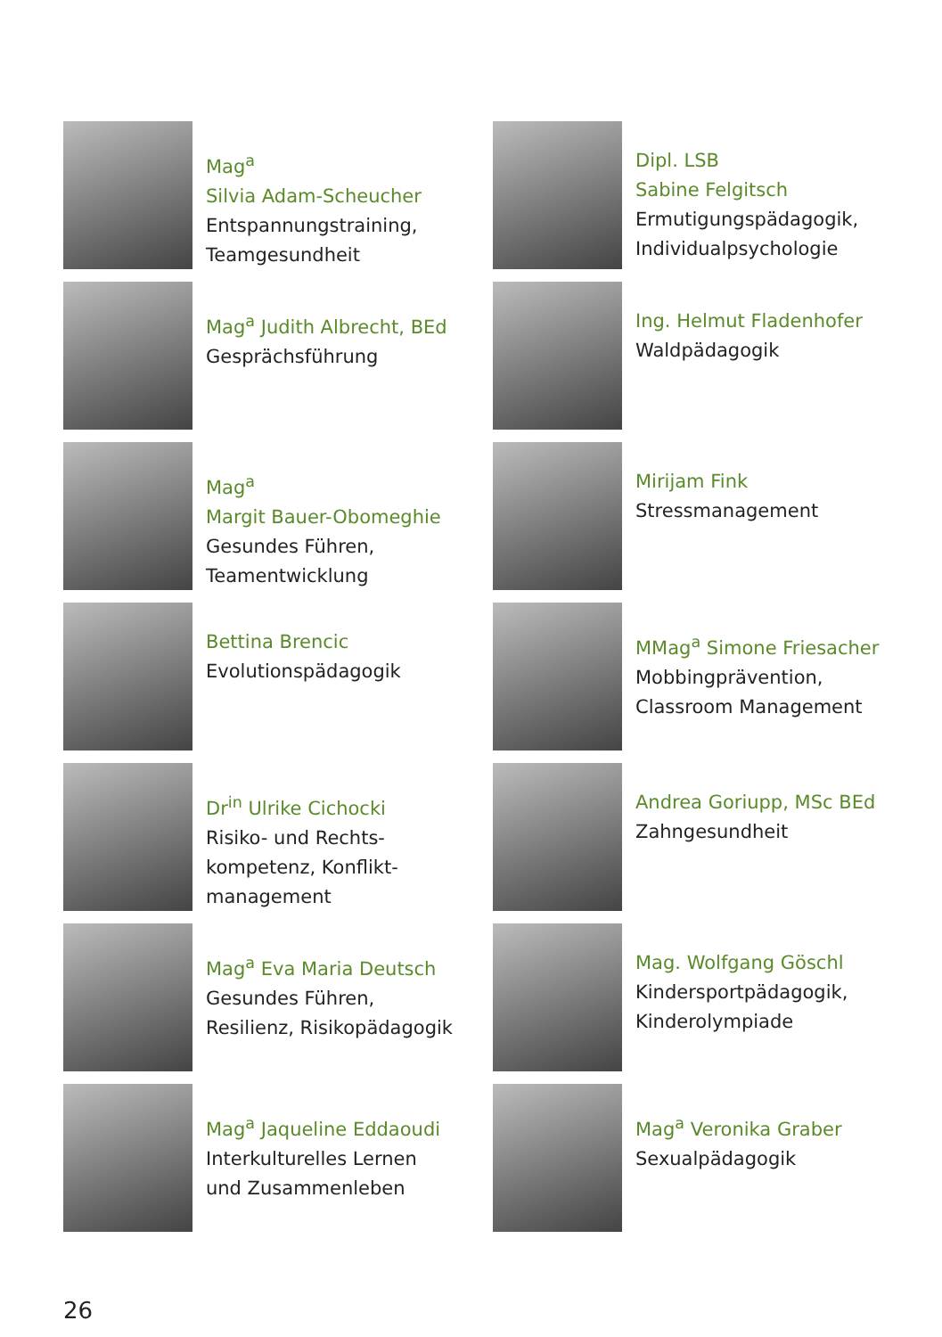Mag<sup>a</sup>
Silvia Adam-Scheucher
Entspannungstraining,
Teamgesundheit
Dipl. LSB
Sabine Felgitsch
Ermutigungspädagogik,
Individualpsychologie
Mag<sup>a</sup> Judith Albrecht, BEd
Gesprächsführung
Ing. Helmut Fladenhofer
Waldpädagogik
Mag<sup>a</sup>
Margit Bauer-Obomeghie
Gesundes Führen,
Teamentwicklung
Mirijam Fink
Stressmanagement
Bettina Brencic
Evolutionspädagogik
MMag<sup>a</sup> Simone Friesacher
Mobbingprävention,
Classroom Management
Dr<sup>in</sup> Ulrike Cichocki
Risiko- und Rechts-
kompetenz, Konflikt-
management
Andrea Goriupp, MSc BEd
Zahngesundheit
Mag<sup>a</sup> Eva Maria Deutsch
Gesundes Führen,
Resilienz, Risikopädagogik
Mag. Wolfgang Göschl
Kindersportpädagogik,
Kinderolympiade
Mag<sup>a</sup> Jaqueline Eddaoudi
Interkulturelles Lernen
und Zusammenleben
Mag<sup>a</sup> Veronika Graber
Sexualpädagogik
26